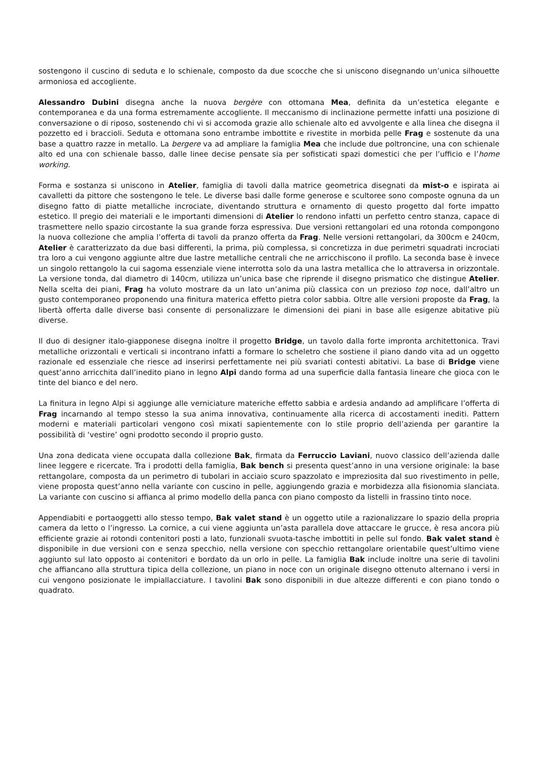sostengono il cuscino di seduta e lo schienale, composto da due scocche che si uniscono disegnando un’unica silhouette armoniosa ed accogliente.
Alessandro Dubini disegna anche la nuova bergère con ottomana Mea, definita da un’estetica elegante e contemporanea e da una forma estremamente accogliente. Il meccanismo di inclinazione permette infatti una posizione di conversazione o di riposo, sostenendo chi vi si accomoda grazie allo schienale alto ed avvolgente e alla linea che disegna il pozzetto ed i braccioli. Seduta e ottomana sono entrambe imbottite e rivestite in morbida pelle Frag e sostenute da una base a quattro razze in metallo. La bergere va ad ampliare la famiglia Mea che include due poltroncine, una con schienale alto ed una con schienale basso, dalle linee decise pensate sia per sofisticati spazi domestici che per l’ufficio e l’home working.
Forma e sostanza si uniscono in Atelier, famiglia di tavoli dalla matrice geometrica disegnati da mist-o e ispirata ai cavalletti da pittore che sostengono le tele. Le diverse basi dalle forme generose e scultoree sono composte ognuna da un disegno fatto di piatte metalliche incrociate, diventando struttura e ornamento di questo progetto dal forte impatto estetico. Il pregio dei materiali e le importanti dimensioni di Atelier lo rendono infatti un perfetto centro stanza, capace di trasmettere nello spazio circostante la sua grande forza espressiva. Due versioni rettangolari ed una rotonda compongono la nuova collezione che amplia l’offerta di tavoli da pranzo offerta da Frag. Nelle versioni rettangolari, da 300cm e 240cm, Atelier è caratterizzato da due basi differenti, la prima, più complessa, si concretizza in due perimetri squadrati incrociati tra loro a cui vengono aggiunte altre due lastre metalliche centrali che ne arricchiscono il profilo. La seconda base è invece un singolo rettangolo la cui sagoma essenziale viene interrotta solo da una lastra metallica che lo attraversa in orizzontale. La versione tonda, dal diametro di 140cm, utilizza un’unica base che riprende il disegno prismatico che distingue Atelier. Nella scelta dei piani, Frag ha voluto mostrare da un lato un’anima più classica con un prezioso top noce, dall’altro un gusto contemporaneo proponendo una finitura materica effetto pietra color sabbia. Oltre alle versioni proposte da Frag, la libertà offerta dalle diverse basi consente di personalizzare le dimensioni dei piani in base alle esigenze abitative più diverse.
Il duo di designer italo-giapponese disegna inoltre il progetto Bridge, un tavolo dalla forte impronta architettonica. Travi metalliche orizzontali e verticali si incontrano infatti a formare lo scheletro che sostiene il piano dando vita ad un oggetto razionale ed essenziale che riesce ad inserirsi perfettamente nei più svariati contesti abitativi. La base di Bridge viene quest’anno arricchita dall’inedito piano in legno Alpi dando forma ad una superficie dalla fantasia lineare che gioca con le tinte del bianco e del nero.
La finitura in legno Alpi si aggiunge alle verniciature materiche effetto sabbia e ardesia andando ad amplificare l’offerta di Frag incarnando al tempo stesso la sua anima innovativa, continuamente alla ricerca di accostamenti inediti. Pattern moderni e materiali particolari vengono così mixati sapientemente con lo stile proprio dell’azienda per garantire la possibilità di ‘vestire’ ogni prodotto secondo il proprio gusto.
Una zona dedicata viene occupata dalla collezione Bak, firmata da Ferruccio Laviani, nuovo classico dell’azienda dalle linee leggere e ricercate. Tra i prodotti della famiglia, Bak bench si presenta quest’anno in una versione originale: la base rettangolare, composta da un perimetro di tubolari in acciaio scuro spazzolato e impreziosita dal suo rivestimento in pelle, viene proposta quest’anno nella variante con cuscino in pelle, aggiungendo grazia e morbidezza alla fisionomia slanciata. La variante con cuscino si affianca al primo modello della panca con piano composto da listelli in frassino tinto noce.
Appendiabiti e portaoggetti allo stesso tempo, Bak valet stand è un oggetto utile a razionalizzare lo spazio della propria camera da letto o l’ingresso. La cornice, a cui viene aggiunta un’asta parallela dove attaccare le grucce, è resa ancora più efficiente grazie ai rotondi contenitori posti a lato, funzionali svuota-tasche imbottiti in pelle sul fondo. Bak valet stand è disponibile in due versioni con e senza specchio, nella versione con specchio rettangolare orientabile quest’ultimo viene aggiunto sul lato opposto ai contenitori e bordato da un orlo in pelle. La famiglia Bak include inoltre una serie di tavolini che affiancano alla struttura tipica della collezione, un piano in noce con un originale disegno ottenuto alternano i versi in cui vengono posizionate le impiallacciature. I tavolini Bak sono disponibili in due altezze differenti e con piano tondo o quadrato.